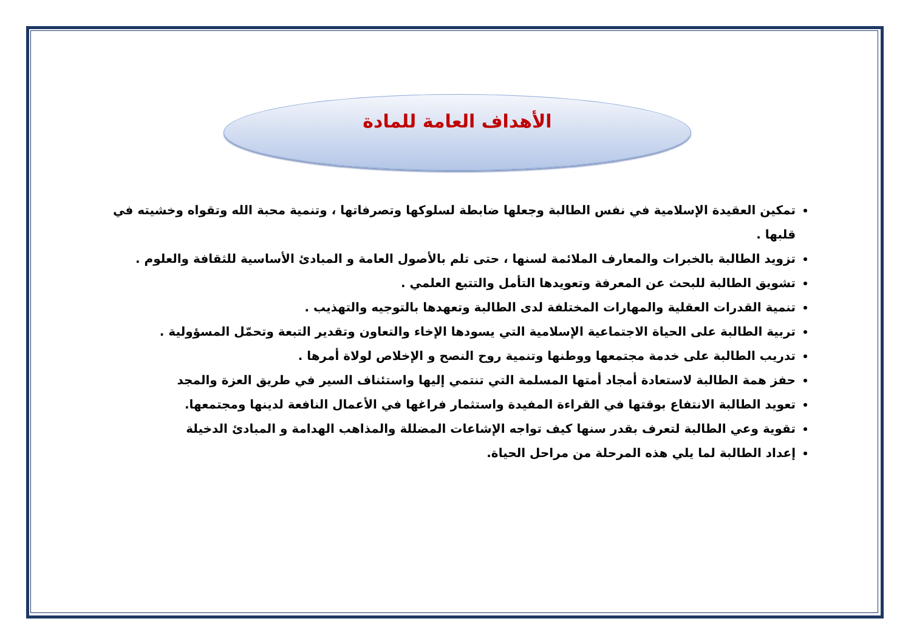الأهداف العامة للمادة
تمكين العقيدة الإسلامية في نفس الطالبة وجعلها ضابطة لسلوكها وتصرفاتها ، وتنمية محبة الله وتقواه وخشيته في قلبها .
تزويد الطالبة بالخبرات والمعارف الملائمة لسنها ، حتى تلم بالأصول العامة و المبادئ الأساسية للثقافة والعلوم .
تشويق الطالبة للبحث عن المعرفة وتعويدها التأمل والتتبع العلمي .
تنمية القدرات العقلية والمهارات المختلفة لدى الطالبة وتعهدها بالتوجيه والتهذيب .
تربية الطالبة على الحياة الاجتماعية الإسلامية التي يسودها الإخاء والتعاون وتقدير التبعة وتحمّل المسؤولية .
تدريب الطالبة على خدمة مجتمعها ووطنها وتنمية روح النصح و الإخلاص لولاة أمرها .
حفز همة الطالبة لاستعادة أمجاد أمتها المسلمة التي تنتمي إليها واستئناف السير في طريق العزة والمجد
تعويد الطالبة الانتفاع بوقتها في القراءة المفيدة واستثمار فراغها في الأعمال النافعة لدينها ومجتمعها.
تقوية وعي الطالبة لتعرف بقدر سنها كيف تواجه الإشاعات المضللة والمذاهب الهدامة و المبادئ الدخيلة
إعداد الطالبة لما يلي هذه المرحلة من مراحل الحياة.